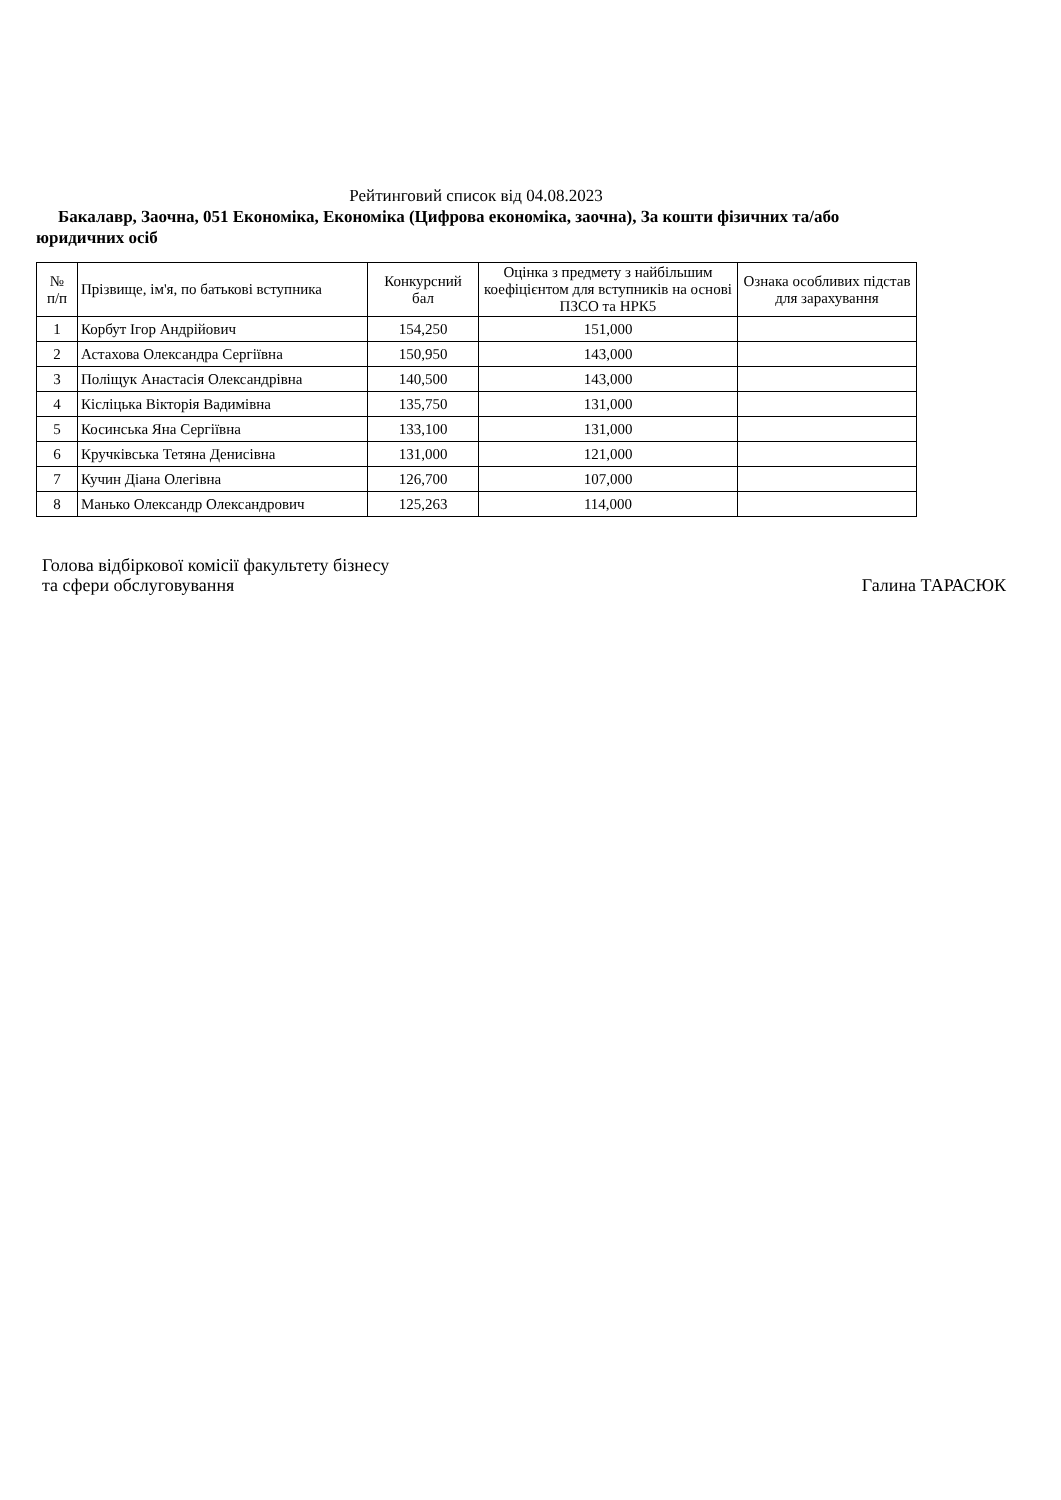Рейтинговий список від 04.08.2023
Бакалавр, Заочна, 051 Економіка, Економіка (Цифрова економіка, заочна), За кошти фізичних та/або юридичних осіб
| № п/п | Прізвище, ім'я, по батькові вступника | Конкурсний бал | Оцінка з предмету з найбільшим коефіцієнтом для вступників на основі ПЗСО та НРК5 | Ознака особливих підстав для зарахування |
| --- | --- | --- | --- | --- |
| 1 | Корбут Ігор Андрійович | 154,250 | 151,000 | |
| 2 | Астахова Олександра Сергіївна | 150,950 | 143,000 | |
| 3 | Поліщук Анастасія Олександрівна | 140,500 | 143,000 | |
| 4 | Кісліцька Вікторія Вадимівна | 135,750 | 131,000 | |
| 5 | Косинська Яна Сергіївна | 133,100 | 131,000 | |
| 6 | Кручківська Тетяна Денисівна | 131,000 | 121,000 | |
| 7 | Кучин Діана Олегівна | 126,700 | 107,000 | |
| 8 | Манько Олександр Олександрович | 125,263 | 114,000 | |
Голова відбіркової комісії факультету бізнесу
та сфери обслуговування
Галина ТАРАСЮК